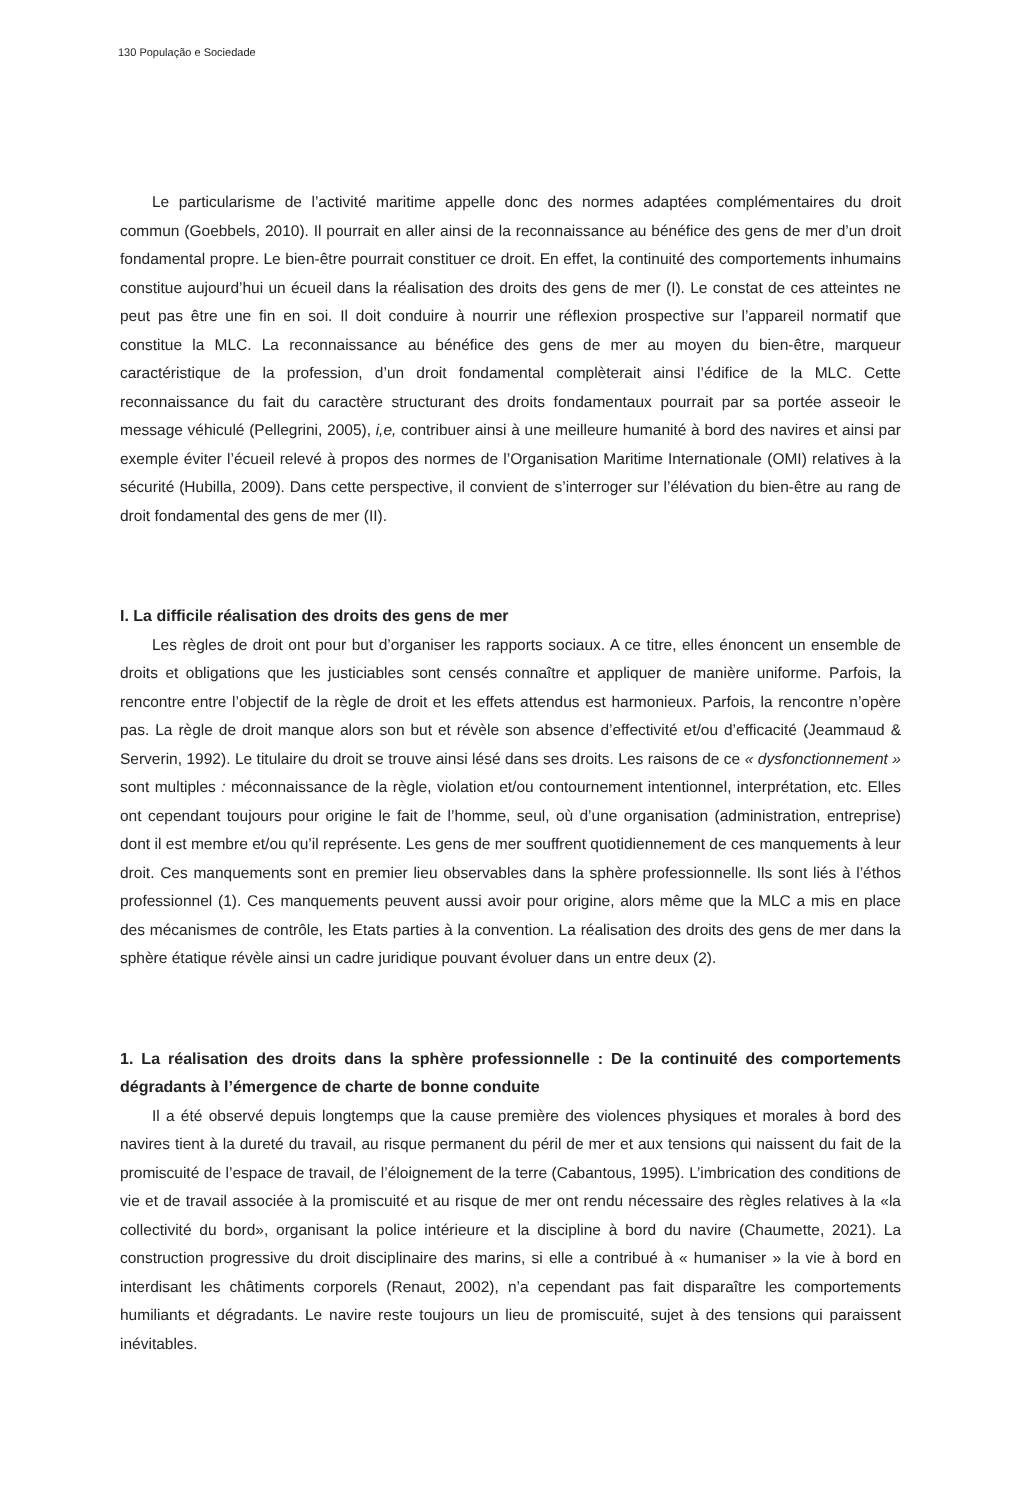130 População e Sociedade
Le particularisme de l’activité maritime appelle donc des normes adaptées complémentaires du droit commun (Goebbels, 2010). Il pourrait en aller ainsi de la reconnaissance au bénéfice des gens de mer d’un droit fondamental propre. Le bien-être pourrait constituer ce droit. En effet, la continuité des comportements inhumains constitue aujourd’hui un écueil dans la réalisation des droits des gens de mer (I). Le constat de ces atteintes ne peut pas être une fin en soi. Il doit conduire à nourrir une réflexion prospective sur l’appareil normatif que constitue la MLC. La reconnaissance au bénéfice des gens de mer au moyen du bien-être, marqueur caractéristique de la profession, d’un droit fondamental complèterait ainsi l’édifice de la MLC. Cette reconnaissance du fait du caractère structurant des droits fondamentaux pourrait par sa portée asseoir le message véhiculé (Pellegrini, 2005), i,e, contribuer ainsi à une meilleure humanité à bord des navires et ainsi par exemple éviter l’écueil relevé à propos des normes de l’Organisation Maritime Internationale (OMI) relatives à la sécurité (Hubilla, 2009). Dans cette perspective, il convient de s’interroger sur l’élévation du bien-être au rang de droit fondamental des gens de mer (II).
I. La difficile réalisation des droits des gens de mer
Les règles de droit ont pour but d’organiser les rapports sociaux. A ce titre, elles énoncent un ensemble de droits et obligations que les justiciables sont censés connaître et appliquer de manière uniforme. Parfois, la rencontre entre l’objectif de la règle de droit et les effets attendus est harmonieux. Parfois, la rencontre n’opère pas. La règle de droit manque alors son but et révèle son absence d’effectivité et/ou d’efficacité (Jeammaud & Serverin, 1992). Le titulaire du droit se trouve ainsi lésé dans ses droits. Les raisons de ce « dysfonctionnement » sont multiples : méconnaissance de la règle, violation et/ou contournement intentionnel, interprétation, etc. Elles ont cependant toujours pour origine le fait de l’homme, seul, où d’une organisation (administration, entreprise) dont il est membre et/ou qu’il représente. Les gens de mer souffrent quotidiennement de ces manquements à leur droit. Ces manquements sont en premier lieu observables dans la sphère professionnelle. Ils sont liés à l’éthos professionnel (1). Ces manquements peuvent aussi avoir pour origine, alors même que la MLC a mis en place des mécanismes de contrôle, les Etats parties à la convention. La réalisation des droits des gens de mer dans la sphère étatique révèle ainsi un cadre juridique pouvant évoluer dans un entre deux (2).
1. La réalisation des droits dans la sphère professionnelle : De la continuité des comportements dégradants à l’émergence de charte de bonne conduite
Il a été observé depuis longtemps que la cause première des violences physiques et morales à bord des navires tient à la dureté du travail, au risque permanent du péril de mer et aux tensions qui naissent du fait de la promiscuité de l’espace de travail, de l’éloignement de la terre (Cabantous, 1995). L’imbrication des conditions de vie et de travail associée à la promiscuité et au risque de mer ont rendu nécessaire des règles relatives à la «la collectivité du bord», organisant la police intérieure et la discipline à bord du navire (Chaumette, 2021). La construction progressive du droit disciplinaire des marins, si elle a contribué à « humaniser » la vie à bord en interdisant les châtiments corporels (Renaut, 2002), n’a cependant pas fait disparaître les comportements humiliants et dégradants. Le navire reste toujours un lieu de promiscuité, sujet à des tensions qui paraissent inévitables.